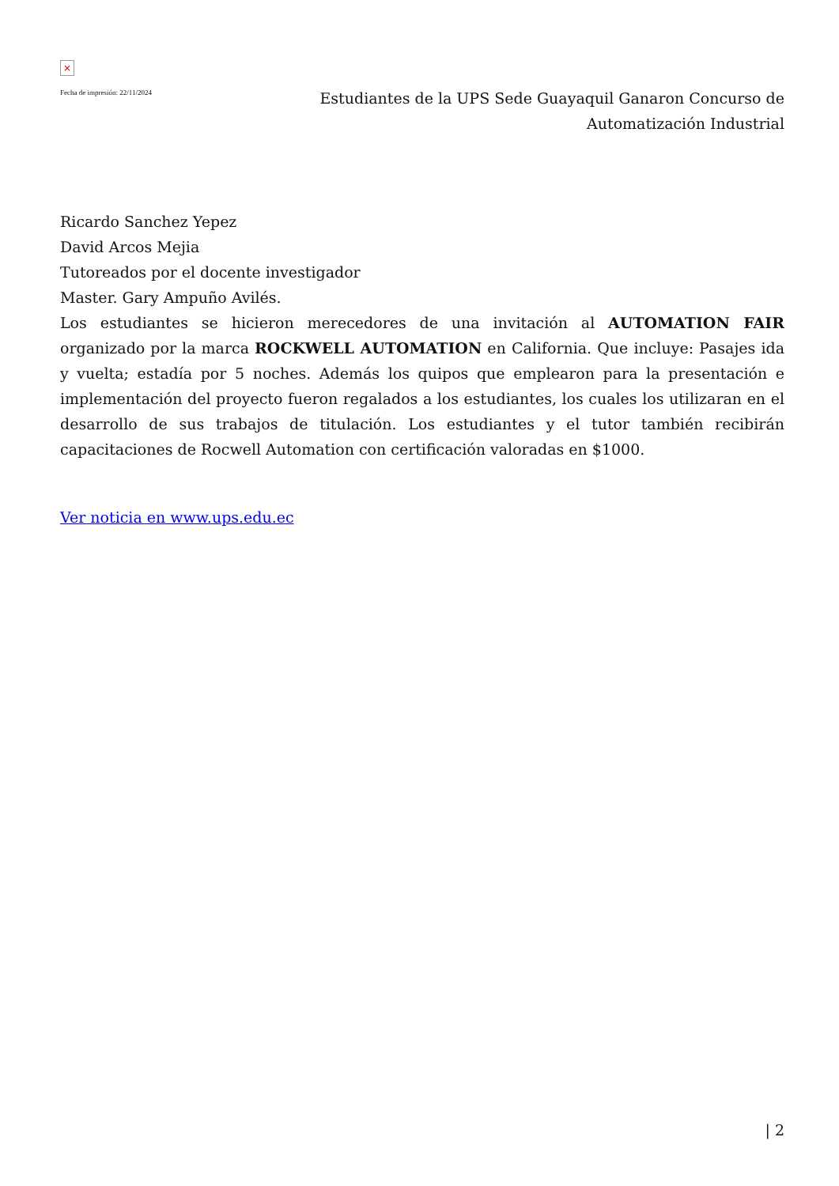×
Fecha de impresión: 22/11/2024
Estudiantes de la UPS Sede Guayaquil Ganaron Concurso de Automatización Industrial
Ricardo Sanchez Yepez
David Arcos Mejia
Tutoreados por el docente investigador
Master. Gary Ampuño Avilés.
Los estudiantes se hicieron merecedores de una invitación al AUTOMATION FAIR organizado por la marca ROCKWELL AUTOMATION en California. Que incluye: Pasajes ida y vuelta; estadía por 5 noches. Además los quipos que emplearon para la presentación e implementación del proyecto fueron regalados a los estudiantes, los cuales los utilizaran en el desarrollo de sus trabajos de titulación. Los estudiantes y el tutor también recibirán capacitaciones de Rocwell Automation con certificación valoradas en $1000.
Ver noticia en www.ups.edu.ec
| 2